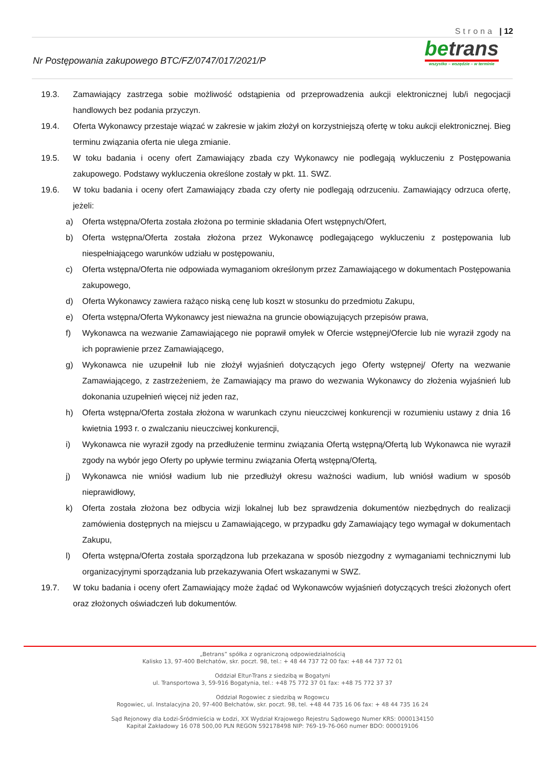Strona | 12
betrans
wszystko – wszędzie – w terminie
Nr Postępowania zakupowego BTC/FZ/0747/017/2021/P
19.3. Zamawiający zastrzega sobie możliwość odstąpienia od przeprowadzenia aukcji elektronicznej lub/i negocjacji handlowych bez podania przyczyn.
19.4. Oferta Wykonawcy przestaje wiązać w zakresie w jakim złożył on korzystniejszą ofertę w toku aukcji elektronicznej. Bieg terminu związania oferta nie ulega zmianie.
19.5. W toku badania i oceny ofert Zamawiający zbada czy Wykonawcy nie podlegają wykluczeniu z Postępowania zakupowego. Podstawy wykluczenia określone zostały w pkt. 11. SWZ.
19.6. W toku badania i oceny ofert Zamawiający zbada czy oferty nie podlegają odrzuceniu. Zamawiający odrzuca ofertę, jeżeli:
a) Oferta wstępna/Oferta została złożona po terminie składania Ofert wstępnych/Ofert,
b) Oferta wstępna/Oferta została złożona przez Wykonawcę podlegającego wykluczeniu z postępowania lub niespełniającego warunków udziału w postępowaniu,
c) Oferta wstępna/Oferta nie odpowiada wymaganiom określonym przez Zamawiającego w dokumentach Postępowania zakupowego,
d) Oferta Wykonawcy zawiera rażąco niską cenę lub koszt w stosunku do przedmiotu Zakupu,
e) Oferta wstępna/Oferta Wykonawcy jest nieważna na gruncie obowiązujących przepisów prawa,
f) Wykonawca na wezwanie Zamawiającego nie poprawił omyłek w Ofercie wstępnej/Ofercie lub nie wyraził zgody na ich poprawienie przez Zamawiającego,
g) Wykonawca nie uzupełnił lub nie złożył wyjaśnień dotyczących jego Oferty wstępnej/ Oferty na wezwanie Zamawiającego, z zastrzeżeniem, że Zamawiający ma prawo do wezwania Wykonawcy do złożenia wyjaśnień lub dokonania uzupełnień więcej niż jeden raz,
h) Oferta wstępna/Oferta została złożona w warunkach czynu nieuczciwej konkurencji w rozumieniu ustawy z dnia 16 kwietnia 1993 r. o zwalczaniu nieuczciwej konkurencji,
i) Wykonawca nie wyraził zgody na przedłużenie terminu związania Ofertą wstępną/Ofertą lub Wykonawca nie wyraził zgody na wybór jego Oferty po upływie terminu związania Ofertą wstępną/Ofertą,
j) Wykonawca nie wniósł wadium lub nie przedłużył okresu ważności wadium, lub wniósł wadium w sposób nieprawidłowy,
k) Oferta została złożona bez odbycia wizji lokalnej lub bez sprawdzenia dokumentów niezbędnych do realizacji zamówienia dostępnych na miejscu u Zamawiającego, w przypadku gdy Zamawiający tego wymagał w dokumentach Zakupu,
l) Oferta wstępna/Oferta została sporządzona lub przekazana w sposób niezgodny z wymaganiami technicznymi lub organizacyjnymi sporządzania lub przekazywania Ofert wskazanymi w SWZ.
19.7. W toku badania i oceny ofert Zamawiający może żądać od Wykonawców wyjaśnień dotyczących treści złożonych ofert oraz złożonych oświadczeń lub dokumentów.
„Betrans” spółka z ograniczoną odpowiedzialnością
Kalisko 13, 97-400 Bełchatów, skr. poczt. 98, tel.: + 48 44 737 72 00 fax: +48 44 737 72 01
Oddział Eltur-Trans z siedzibą w Bogatyni
ul. Transportowa 3, 59-916 Bogatynia, tel.: +48 75 772 37 01 fax: +48 75 772 37 37
Oddział Rogowiec z siedzibą w Rogowcu
Rogowiec, ul. Instalacyjna 20, 97-400 Bełchatów, skr. poczt. 98, tel. +48 44 735 16 06 fax: + 48 44 735 16 24
Sąd Rejonowy dla Łodzi-Śródmieścia w Łodzi, XX Wydział Krajowego Rejestru Sądowego Numer KRS: 0000134150
Kapitał Zakładowy 16 078 500,00 PLN REGON 592178498 NIP: 769-19-76-060 numer BDO: 000019106